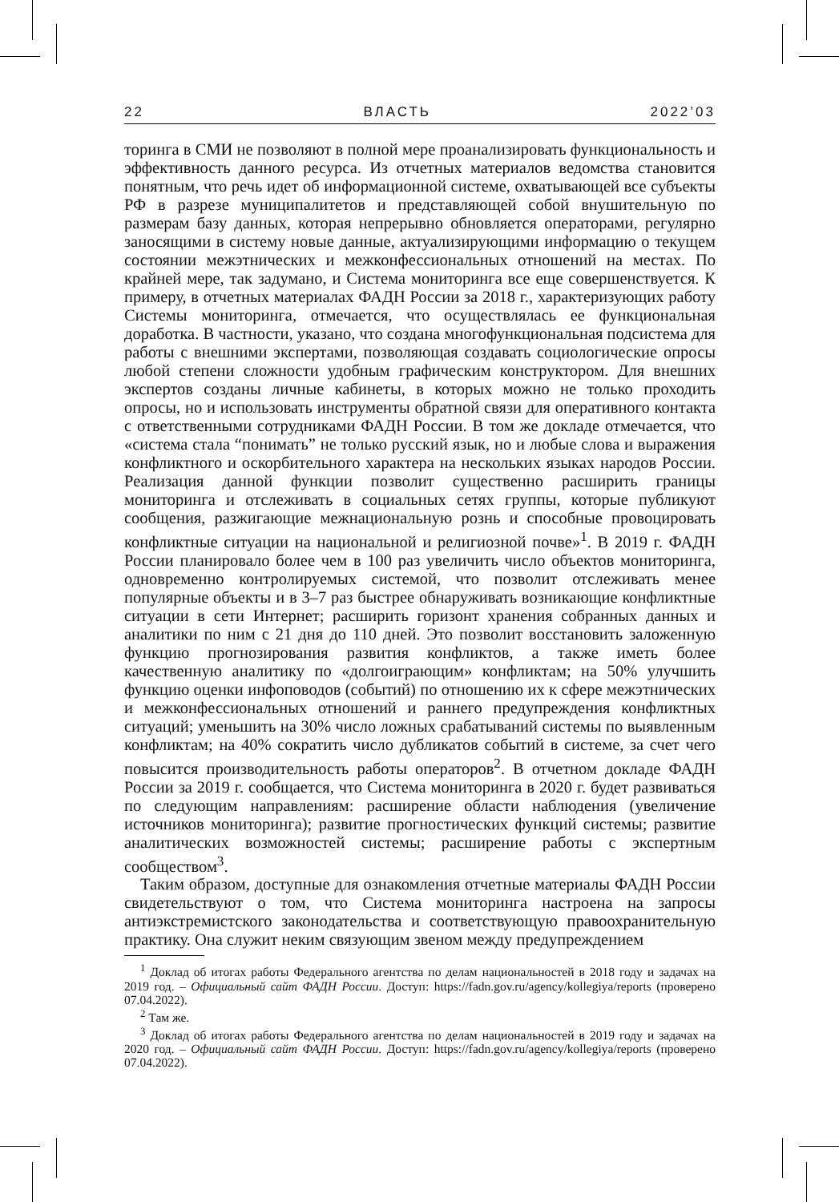22 ВЛАСТЬ 2022’03
торинга в СМИ не позволяют в полной мере проанализировать функциональность и эффективность данного ресурса. Из отчетных материалов ведомства становится понятным, что речь идет об информационной системе, охватывающей все субъекты РФ в разрезе муниципалитетов и представляющей собой внушительную по размерам базу данных, которая непрерывно обновляется операторами, регулярно заносящими в систему новые данные, актуализирующими информацию о текущем состоянии межэтнических и межконфессиональных отношений на местах. По крайней мере, так задумано, и Система мониторинга все еще совершенствуется. К примеру, в отчетных материалах ФАДН России за 2018 г., характеризующих работу Системы мониторинга, отмечается, что осуществлялась ее функциональная доработка. В частности, указано, что создана многофункциональная подсистема для работы с внешними экспертами, позволяющая создавать социологические опросы любой степени сложности удобным графическим конструктором. Для внешних экспертов созданы личные кабинеты, в которых можно не только проходить опросы, но и использовать инструменты обратной связи для оперативного контакта с ответственными сотрудниками ФАДН России. В том же докладе отмечается, что «система стала “понимать” не только русский язык, но и любые слова и выражения конфликтного и оскорбительного характера на нескольких языках народов России. Реализация данной функции позволит существенно расширить границы мониторинга и отслеживать в социальных сетях группы, которые публикуют сообщения, разжигающие межнациональную рознь и способные провоцировать конфликтные ситуации на национальной и религиозной почве»<sup>1</sup>. В 2019 г. ФАДН России планировало более чем в 100 раз увеличить число объектов мониторинга, одновременно контролируемых системой, что позволит отслеживать менее популярные объекты и в 3–7 раз быстрее обнаруживать возникающие конфликтные ситуации в сети Интернет; расширить горизонт хранения собранных данных и аналитики по ним с 21 дня до 110 дней. Это позволит восстановить заложенную функцию прогнозирования развития конфликтов, а также иметь более качественную аналитику по «долгоиграющим» конфликтам; на 50% улучшить функцию оценки инфоповодов (событий) по отношению их к сфере межэтнических и межконфессиональных отношений и раннего предупреждения конфликтных ситуаций; уменьшить на 30% число ложных срабатываний системы по выявленным конфликтам; на 40% сократить число дубликатов событий в системе, за счет чего повысится производительность работы операторов<sup>2</sup>. В отчетном докладе ФАДН России за 2019 г. сообщается, что Система мониторинга в 2020 г. будет развиваться по следующим направлениям: расширение области наблюдения (увеличение источников мониторинга); развитие прогностических функций системы; развитие аналитических возможностей системы; расширение работы с экспертным сообществом<sup>3</sup>.
Таким образом, доступные для ознакомления отчетные материалы ФАДН России свидетельствуют о том, что Система мониторинга настроена на запросы антиэкстремистского законодательства и соответствующую правоохранительную практику. Она служит неким связующим звеном между предупреждением
<sup>1</sup> Доклад об итогах работы Федерального агентства по делам национальностей в 2018 году и задачах на 2019 год. – Официальный сайт ФАДН России. Доступ: https://fadn.gov.ru/agency/kollegiya/reports (проверено 07.04.2022).
<sup>2</sup> Там же.
<sup>3</sup> Доклад об итогах работы Федерального агентства по делам национальностей в 2019 году и задачах на 2020 год. – Официальный сайт ФАДН России. Доступ: https://fadn.gov.ru/agency/kollegiya/reports (проверено 07.04.2022).